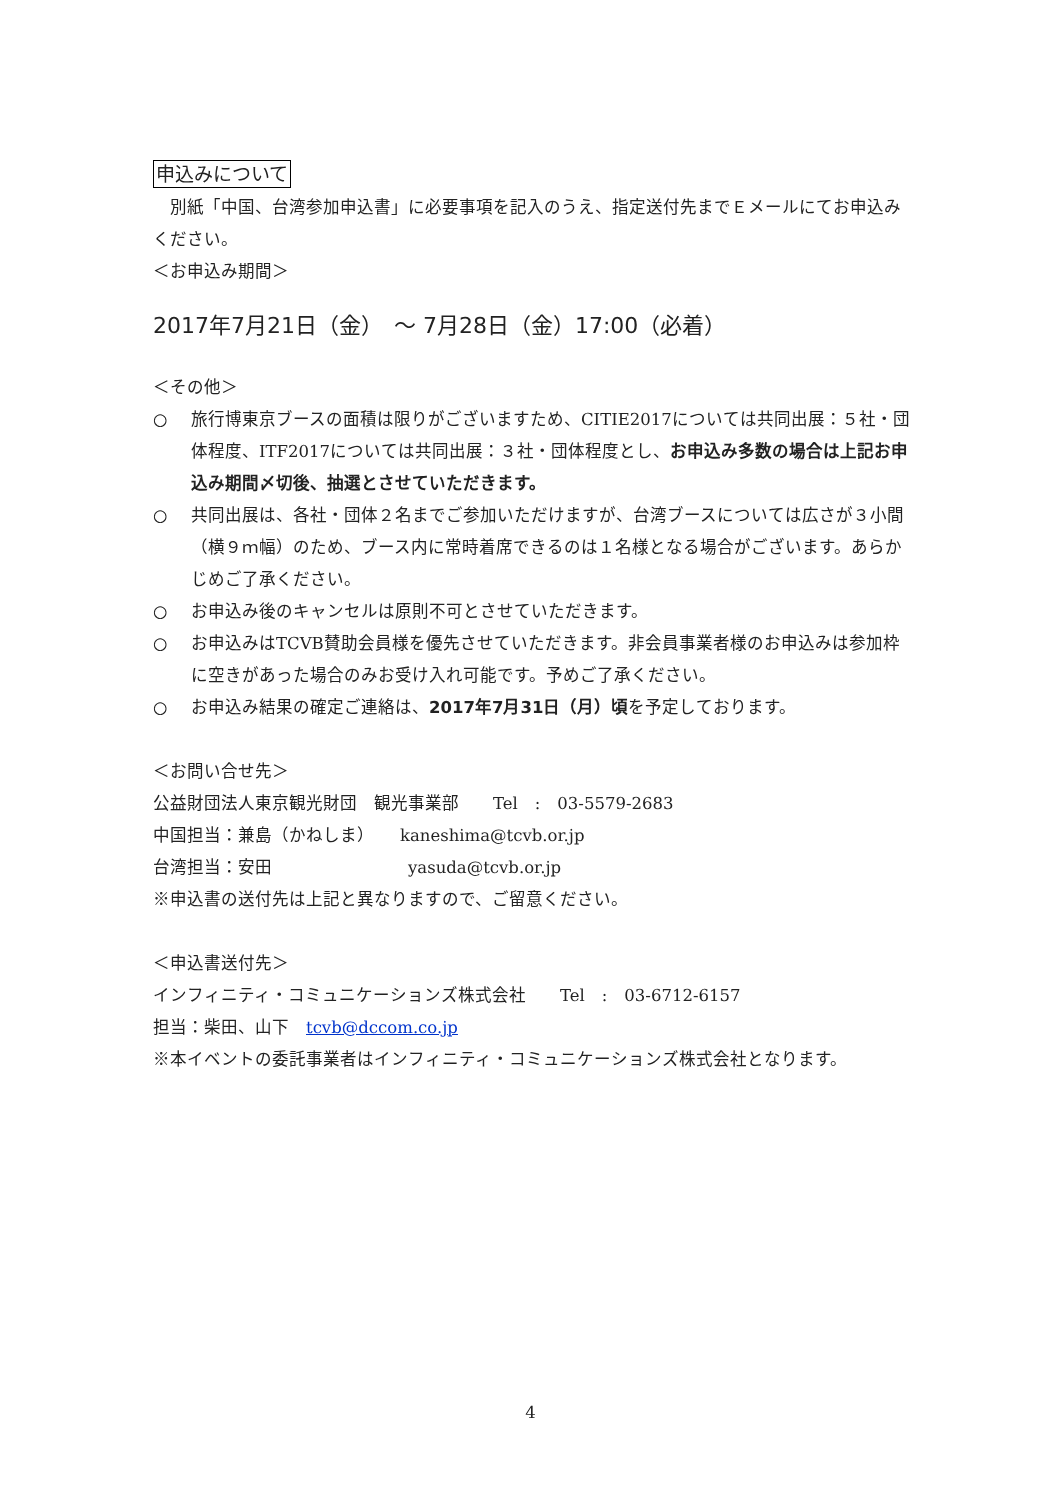申込みについて
　別紙「中国、台湾参加申込書」に必要事項を記入のうえ、指定送付先までＥメールにてお申込みください。
＜お申込み期間＞
2017年7月21日（金）　～ 7月28日（金）17:00（必着）
＜その他＞
○ 旅行博東京ブースの面積は限りがございますため、CITIE2017については共同出展：５社・団体程度、ITF2017については共同出展：３社・団体程度とし、お申込み多数の場合は上記お申込み期間〆切後、抽選とさせていただきます。
○ 共同出展は、各社・団体２名までご参加いただけますが、台湾ブースについては広さが３小間（横９ｍ幅）のため、ブース内に常時着席できるのは１名様となる場合がございます。あらかじめご了承ください。
○ お申込み後のキャンセルは原則不可とさせていただきます。
○ お申込みはTCVB賛助会員様を優先させていただきます。非会員事業者様のお申込みは参加枠に空きがあった場合のみお受け入れ可能です。予めご了承ください。
○ お申込み結果の確定ご連絡は、2017年7月31日（月）頃を予定しております。
＜お問い合せ先＞
公益財団法人東京観光財団　観光事業部　　Tel　:　03-5579-2683
中国担当：兼島（かねしま）　　kaneshima@tcvb.or.jp
台湾担当：安田　　　　　　　　yasuda@tcvb.or.jp
※申込書の送付先は上記と異なりますので、ご留意ください。
＜申込書送付先＞
インフィニティ・コミュニケーションズ株式会社　　Tel　:　03-6712-6157
担当：柴田、山下　tcvb@dccom.co.jp
※本イベントの委託事業者はインフィニティ・コミュニケーションズ株式会社となります。
4